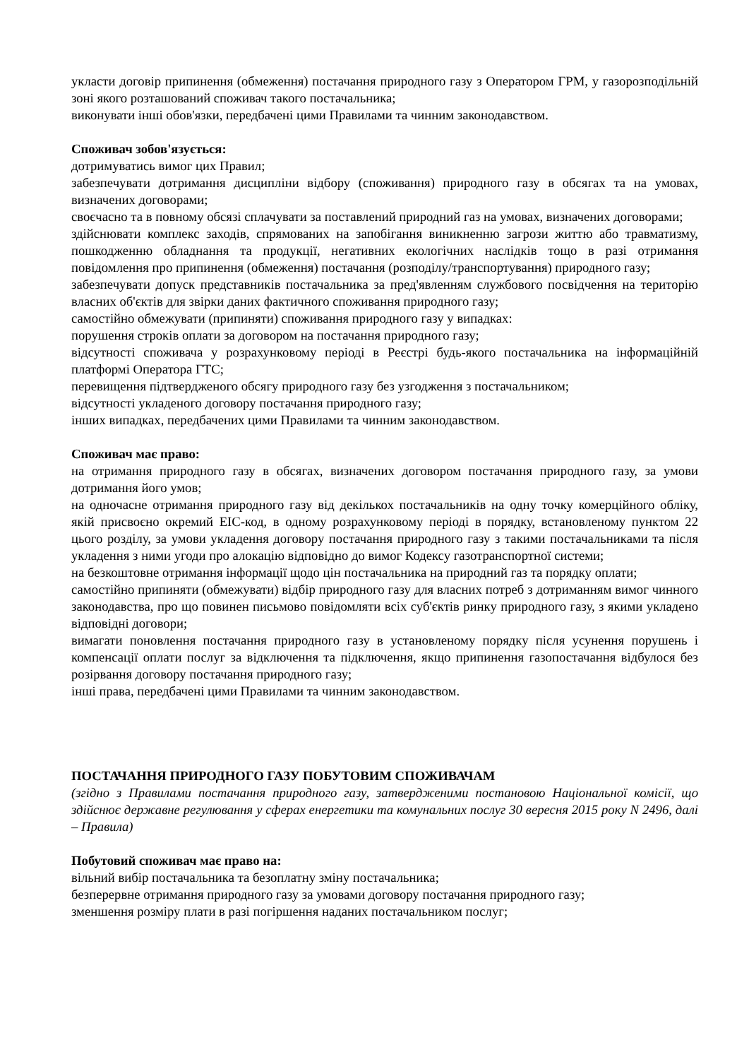укласти договір припинення (обмеження) постачання природного газу з Оператором ГРМ, у газорозподільній зоні якого розташований споживач такого постачальника;
виконувати інші обов'язки, передбачені цими Правилами та чинним законодавством.
Споживач зобов'язується:
дотримуватись вимог цих Правил;
забезпечувати дотримання дисципліни відбору (споживання) природного газу в обсягах та на умовах, визначених договорами;
своєчасно та в повному обсязі сплачувати за поставлений природний газ на умовах, визначених договорами;
здійснювати комплекс заходів, спрямованих на запобігання виникненню загрози життю або травматизму, пошкодженню обладнання та продукції, негативних екологічних наслідків тощо в разі отримання повідомлення про припинення (обмеження) постачання (розподілу/транспортування) природного газу;
забезпечувати допуск представників постачальника за пред'явленням службового посвідчення на територію власних об'єктів для звірки даних фактичного споживання природного газу;
самостійно обмежувати (припиняти) споживання природного газу у випадках:
порушення строків оплати за договором на постачання природного газу;
відсутності споживача у розрахунковому періоді в Реєстрі будь-якого постачальника на інформаційній платформі Оператора ГТС;
перевищення підтвердженого обсягу природного газу без узгодження з постачальником;
відсутності укладеного договору постачання природного газу;
інших випадках, передбачених цими Правилами та чинним законодавством.
Споживач має право:
на отримання природного газу в обсягах, визначених договором постачання природного газу, за умови дотримання його умов;
на одночасне отримання природного газу від декількох постачальників на одну точку комерційного обліку, якій присвоєно окремий EIC-код, в одному розрахунковому періоді в порядку, встановленому пунктом 22 цього розділу, за умови укладення договору постачання природного газу з такими постачальниками та після укладення з ними угоди про алокацію відповідно до вимог Кодексу газотранспортної системи;
на безкоштовне отримання інформації щодо цін постачальника на природний газ та порядку оплати;
самостійно припиняти (обмежувати) відбір природного газу для власних потреб з дотриманням вимог чинного законодавства, про що повинен письмово повідомляти всіх суб'єктів ринку природного газу, з якими укладено відповідні договори;
вимагати поновлення постачання природного газу в установленому порядку після усунення порушень і компенсації оплати послуг за відключення та підключення, якщо припинення газопостачання відбулося без розірвання договору постачання природного газу;
інші права, передбачені цими Правилами та чинним законодавством.
ПОСТАЧАННЯ ПРИРОДНОГО ГАЗУ ПОБУТОВИМ СПОЖИВАЧАМ
(згідно з Правилами постачання природного газу, затвердженими постановою Національної комісії, що здійснює державне регулювання у сферах енергетики та комунальних послуг 30 вересня 2015 року N 2496, далі – Правила)
Побутовий споживач має право на:
вільний вибір постачальника та безоплатну зміну постачальника;
безперервне отримання природного газу за умовами договору постачання природного газу;
зменшення розміру плати в разі погіршення наданих постачальником послуг;